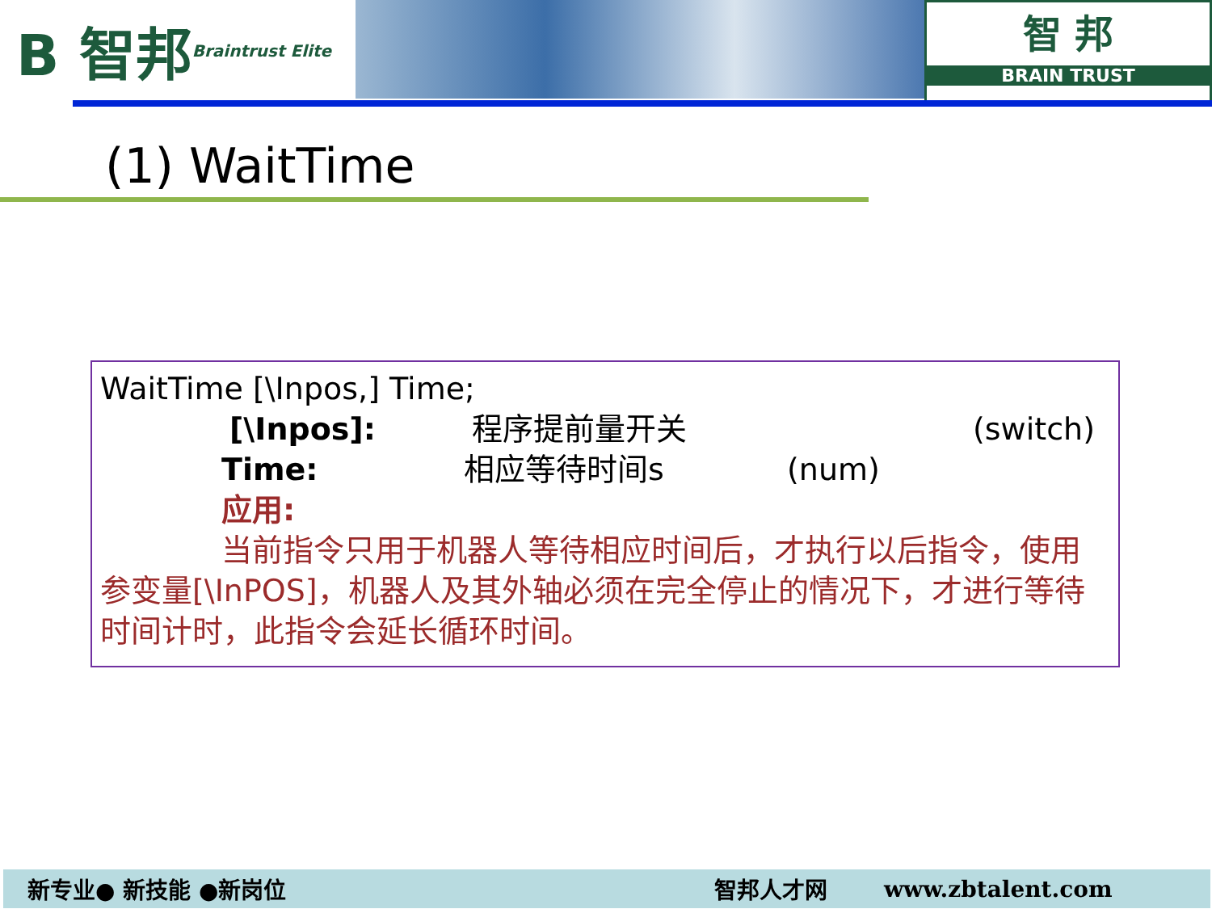B 智邦 Braintrust Elite
智 邦
BRAIN TRUST
(1) WaitTime
WaitTime [\Inpos,] Time;
[\Inpos]: 程序提前量开关 (switch)
Time: 相应等待时间s (num)
应用:
当前指令只用于机器人等待相应时间后，才执行以后指令，使用参变量[\InPOS]，机器人及其外轴必须在完全停止的情况下，才进行等待时间计时，此指令会延长循环时间。
新专业● 新技能 ●新岗位 智邦人才网 www.zbtalent.com